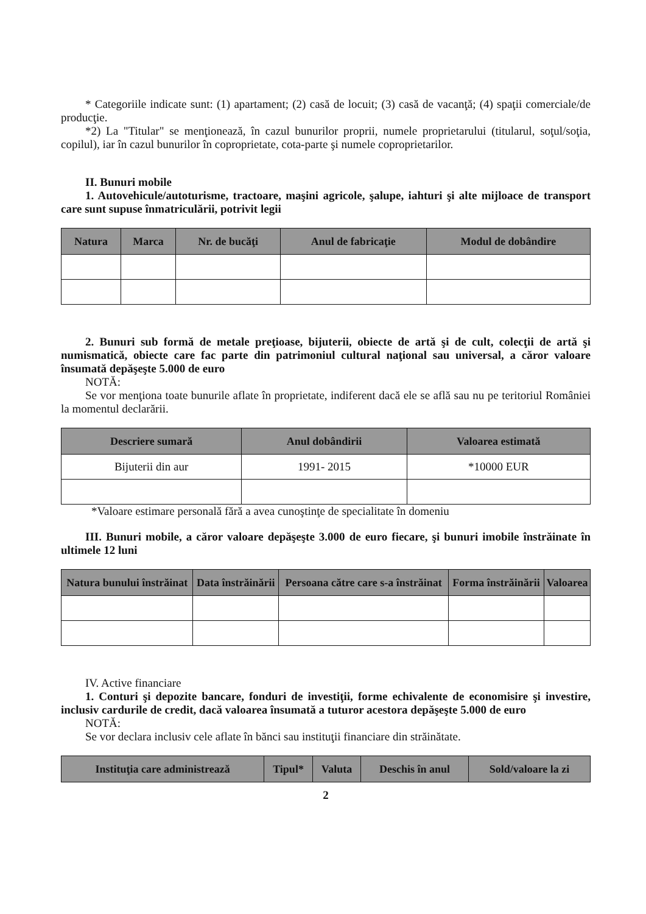* Categoriile indicate sunt: (1) apartament; (2) casă de locuit; (3) casă de vacanţă; (4) spaţii comerciale/de producţie.
*2) La "Titular" se menţionează, în cazul bunurilor proprii, numele proprietarului (titularul, soţul/soţia, copilul), iar în cazul bunurilor în coproprietate, cota-parte şi numele coproprietarilor.
II. Bunuri mobile
1. Autovehicule/autoturisme, tractoare, maşini agricole, şalupe, iahturi şi alte mijloace de transport care sunt supuse înmatriculării, potrivit legii
| Natura | Marca | Nr. de bucăţi | Anul de fabricaţie | Modul de dobândire |
| --- | --- | --- | --- | --- |
2. Bunuri sub formă de metale preţioase, bijuterii, obiecte de artă şi de cult, colecţii de artă şi numismatică, obiecte care fac parte din patrimoniul cultural naţional sau universal, a căror valoare însumată depăşeşte 5.000 de euro
NOTĂ:
Se vor menţiona toate bunurile aflate în proprietate, indiferent dacă ele se află sau nu pe teritoriul României la momentul declarării.
| Descriere sumară | Anul dobândirii | Valoarea estimată |
| --- | --- | --- |
| Bijuterii din aur | 1991- 2015 | *10000 EUR |
*Valoare estimare personală fără a avea cunoştinţe de specialitate în domeniu
III. Bunuri mobile, a căror valoare depăşeşte 3.000 de euro fiecare, şi bunuri imobile înstrăinate în ultimele 12 luni
| Natura bunului înstrăinat | Data înstrăinării | Persoana către care s-a înstrăinat | Forma înstrăinării | Valoarea |
| --- | --- | --- | --- | --- |
IV. Active financiare
1. Conturi şi depozite bancare, fonduri de investiţii, forme echivalente de economisire şi investire, inclusiv cardurile de credit, dacă valoarea însumată a tuturor acestora depăşeşte 5.000 de euro
NOTĂ:
Se vor declara inclusiv cele aflate în bănci sau instituţii financiare din străinătate.
| Instituţia care administrează | Tipul* | Valuta | Deschis în anul | Sold/valoare la zi |
| --- | --- | --- | --- | --- |
2